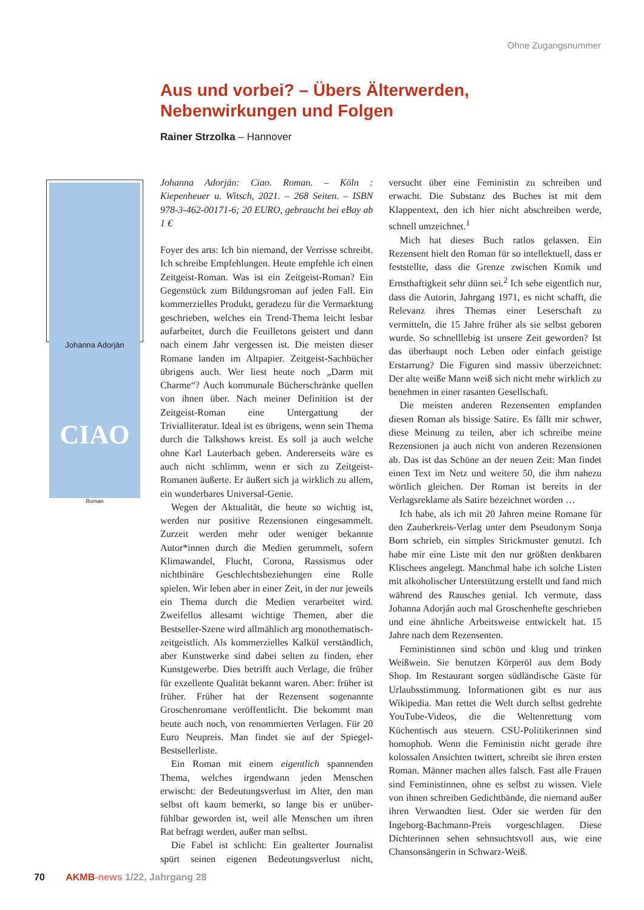Ohne Zugangsnummer
Aus und vorbei? – Übers Älterwerden, Nebenwirkungen und Folgen
Rainer Strzolka – Hannover
Johanna Adorján
CIAO
Roman
Johanna Adorján: Ciao. Roman. – Köln : Kiepenheuer u. Witsch, 2021. – 268 Seiten. – ISBN 978-3-462-00171-6; 20 EURO, gebraucht bei eBay ab 1 €
Foyer des arts: Ich bin niemand, der Verrisse schreibt. Ich schreibe Empfehlungen. Heute empfehle ich einen Zeitgeist-Roman. Was ist ein Zeitgeist-Roman? Ein Gegenstück zum Bildungsroman auf jeden Fall. Ein kommerzielles Produkt, geradezu für die Vermarktung geschrieben, welches ein Trend-Thema leicht lesbar aufarbeitet, durch die Feuilletons geistert und dann nach einem Jahr vergessen ist. Die meisten dieser Romane landen im Altpapier. Zeitgeist-Sachbücher übrigens auch. Wer liest heute noch „Darm mit Charme“? Auch kommunale Bücherschränke quellen von ihnen über. Nach meiner Definition ist der Zeitgeist-Roman eine Untergattung der Trivialliteratur. Ideal ist es übrigens, wenn sein Thema durch die Talkshows kreist. Es soll ja auch welche ohne Karl Lauterbach geben. Andererseits wäre es auch nicht schlimm, wenn er sich zu Zeitgeist-Romanen äußerte. Er äußert sich ja wirklich zu allem, ein wunderbares Universal-Genie.
Wegen der Aktualität, die heute so wichtig ist, werden nur positive Rezensionen eingesammelt. Zurzeit werden mehr oder weniger bekannte Autor*innen durch die Medien gerummelt, sofern Klimawandel, Flucht, Corona, Rassismus oder nichtbinäre Geschlechtsbeziehungen eine Rolle spielen. Wir leben aber in einer Zeit, in der nur jeweils ein Thema durch die Medien verarbeitet wird. Zweifellos allesamt wichtige Themen, aber die Bestseller-Szene wird allmählich arg monothematisch-zeitgeistlich. Als kommerzielles Kalkül verständlich, aber Kunstwerke sind dabei selten zu finden, eher Kunstgewerbe. Dies betrifft auch Verlage, die früher für exzellente Qualität bekannt waren. Aber: früher ist früher. Früher hat der Rezensent sogenannte Groschenromane veröffentlicht. Die bekommt man heute auch noch, von renommierten Verlagen. Für 20 Euro Neupreis. Man findet sie auf der Spiegel-Bestsellerliste.
Ein Roman mit einem eigentlich spannenden Thema, welches irgendwann jeden Menschen erwischt: der Bedeutungsverlust im Alter, den man selbst oft kaum bemerkt, so lange bis er unüber-fühlbar geworden ist, weil alle Menschen um ihren Rat befragt werden, außer man selbst.
Die Fabel ist schlicht: Ein gealterter Journalist spürt seinen eigenen Bedeutungsverlust nicht, versucht über eine Feministin zu schreiben und erwacht. Die Substanz des Buches ist mit dem Klappentext, den ich hier nicht abschreiben werde, schnell umzeichnet.<sup>1</sup>
Mich hat dieses Buch ratlos gelassen. Ein Rezensent hielt den Roman für so intellektuell, dass er feststellte, dass die Grenze zwischen Komik und Ernsthaftigkeit sehr dünn sei.<sup>2</sup> Ich sehe eigentlich nur, dass die Autorin, Jahrgang 1971, es nicht schafft, die Relevanz ihres Themas einer Leserschaft zu vermitteln, die 15 Jahre früher als sie selbst geboren wurde. So schnelllebig ist unsere Zeit geworden? Ist das überhaupt noch Leben oder einfach geistige Erstarrung? Die Figuren sind massiv überzeichnet: Der alte weiße Mann weiß sich nicht mehr wirklich zu benehmen in einer rasanten Gesellschaft.
Die meisten anderen Rezensenten empfanden diesen Roman als bissige Satire. Es fällt mir schwer, diese Meinung zu teilen, aber ich schreibe meine Rezensionen ja auch nicht von anderen Rezensionen ab. Das ist das Schöne an der neuen Zeit: Man findet einen Text im Netz und weitere 50, die ihm nahezu wörtlich gleichen. Der Roman ist bereits in der Verlagsreklame als Satire bezeichnet worden …
Ich habe, als ich mit 20 Jahren meine Romane für den Zauberkreis-Verlag unter dem Pseudonym Sonja Born schrieb, ein simples Strickmuster genutzt. Ich habe mir eine Liste mit den nur größten denkbaren Klischees angelegt. Manchmal habe ich solche Listen mit alkoholischer Unterstützung erstellt und fand mich während des Rausches genial. Ich vermute, dass Johanna Adorján auch mal Groschenhefte geschrieben und eine ähnliche Arbeitsweise entwickelt hat. 15 Jahre nach dem Rezensenten.
Feministinnen sind schön und klug und trinken Weißwein. Sie benutzen Körperöl aus dem Body Shop. Im Restaurant sorgen südländische Gäste für Urlaubsstimmung. Informationen gibt es nur aus Wikipedia. Man rettet die Welt durch selbst gedrehte YouTube-Videos, die die Weltenrettung vom Küchentisch aus steuern. CSU-Politikerinnen sind homophob. Wenn die Feministin nicht gerade ihre kolossalen Ansichten twittert, schreibt sie ihren ersten Roman. Männer machen alles falsch. Fast alle Frauen sind Feministinnen, ohne es selbst zu wissen. Viele von ihnen schreiben Gedichtbände, die niemand außer ihren Verwandten liest. Oder sie werden für den Ingeborg-Bachmann-Preis vorgeschlagen. Diese Dichterinnen sehen sehnsuchtsvoll aus, wie eine Chansonsängerin in Schwarz-Weiß.
70 AKMB-news 1/22, Jahrgang 28